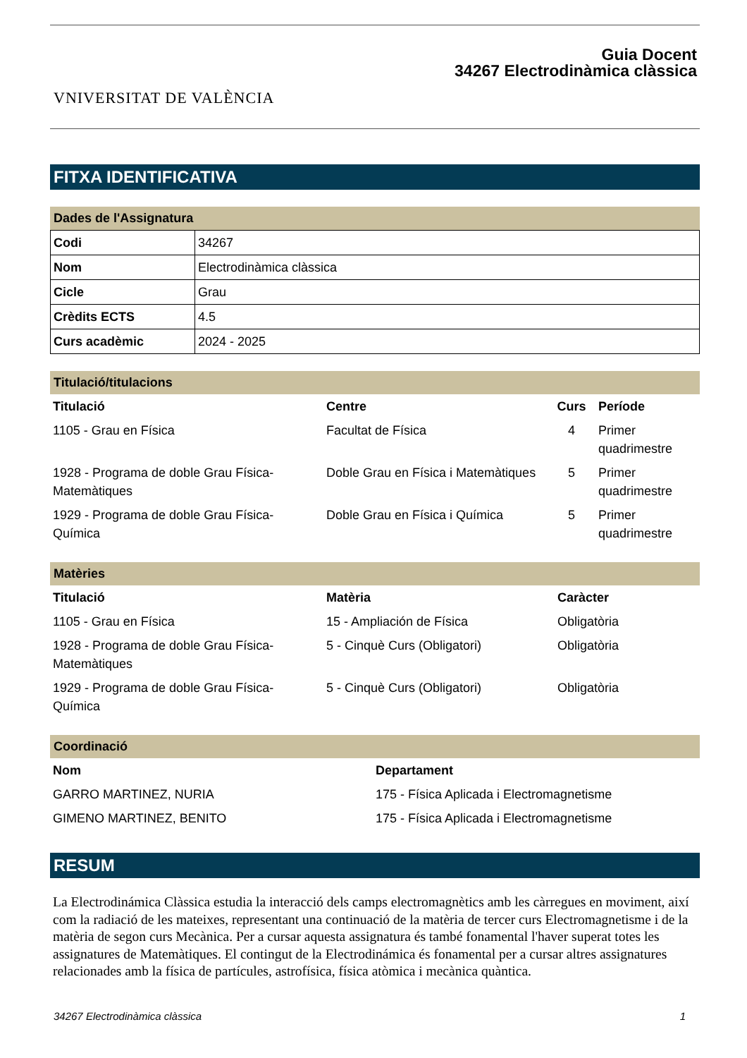VNIVERSITAT DE VALÈNCIA
Guia Docent
34267 Electrodinàmica clàssica
FITXA IDENTIFICATIVA
Dades de l'Assignatura
| Codi | 34267 |
| Nom | Electrodinàmica clàssica |
| Cicle | Grau |
| Crèdits ECTS | 4.5 |
| Curs acadèmic | 2024 - 2025 |
Titulació/titulacions
| Titulació | Centre | Curs | Període |
| --- | --- | --- | --- |
| 1105 - Grau en Física | Facultat de Física | 4 | Primer quadrimestre |
| 1928 - Programa de doble Grau Física-Matemàtiques | Doble Grau en Física i Matemàtiques | 5 | Primer quadrimestre |
| 1929 - Programa de doble Grau Física-Química | Doble Grau en Física i Química | 5 | Primer quadrimestre |
Matèries
| Titulació | Matèria | Caràcter |
| --- | --- | --- |
| 1105 - Grau en Física | 15 - Ampliación de Física | Obligatòria |
| 1928 - Programa de doble Grau Física-Matemàtiques | 5 - Cinquè Curs (Obligatori) | Obligatòria |
| 1929 - Programa de doble Grau Física-Química | 5 - Cinquè Curs (Obligatori) | Obligatòria |
Coordinació
| Nom | Departament |
| --- | --- |
| GARRO MARTINEZ, NURIA | 175 - Física Aplicada i Electromagnetisme |
| GIMENO MARTINEZ, BENITO | 175 - Física Aplicada i Electromagnetisme |
RESUM
La Electrodinámica Clàssica estudia la interacció dels camps electromagnètics amb les càrregues en moviment, així com la radiació de les mateixes, representant una continuació de la matèria de tercer curs Electromagnetisme i de la matèria de segon curs Mecànica. Per a cursar aquesta assignatura és també fonamental l'haver superat totes les assignatures de Matemàtiques. El contingut de la Electrodinámica és fonamental per a cursar altres assignatures relacionades amb la física de partícules, astrofísica, física atòmica i mecànica quàntica.
34267 Electrodinàmica clàssica 1